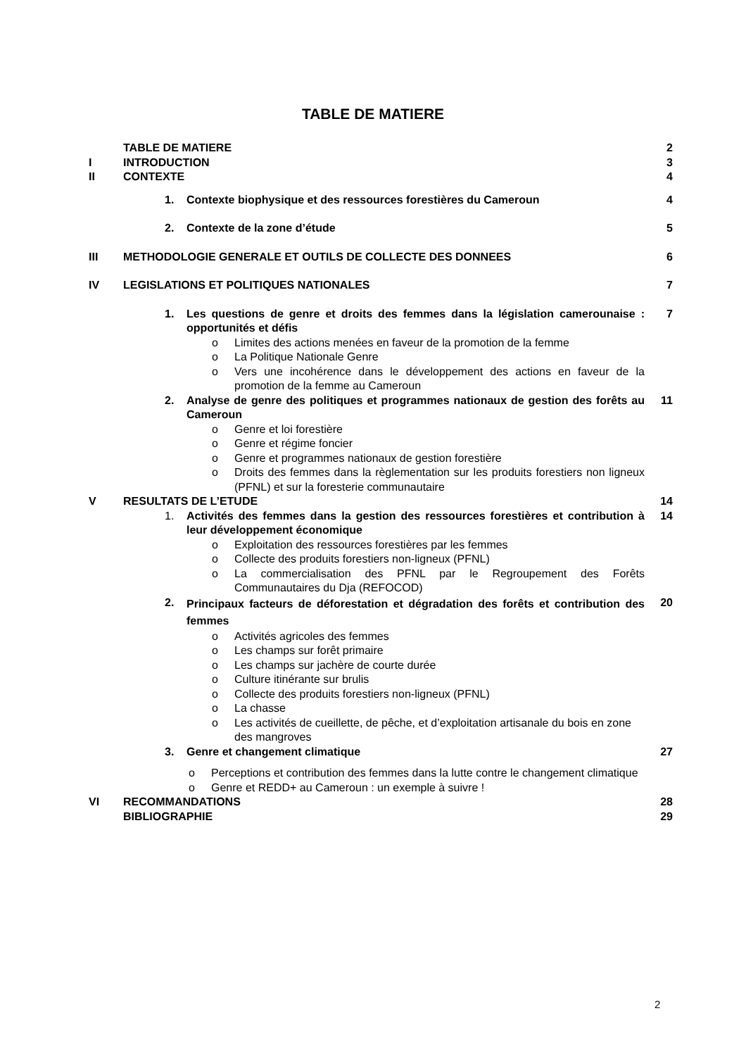TABLE DE MATIERE
TABLE DE MATIERE 2
I INTRODUCTION 3
II CONTEXTE 4
1. Contexte biophysique et des ressources forestières du Cameroun
4
2. Contexte de la zone d’étude 5
III METHODOLOGIE GENERALE ET OUTILS DE COLLECTE DES DONNEES
6
IV LEGISLATIONS ET POLITIQUES NATIONALES
7
1. Les questions de genre et droits des femmes dans la législation camerounaise : opportunités et défis
7
o Limites des actions menées en faveur de la promotion de la femme
o La Politique Nationale Genre
o Vers une incohérence dans le développement des actions en faveur de la promotion de la femme au Cameroun
2. Analyse de genre des politiques et programmes nationaux de gestion des forêts au Cameroun
11
o Genre et loi forestière
o Genre et régime foncier
o Genre et programmes nationaux de gestion forestière
o Droits des femmes dans la règlementation sur les produits forestiers non ligneux (PFNL) et sur la foresterie communautaire
V RESULTATS DE L’ETUDE 14
1. Activités des femmes dans la gestion des ressources forestières et contribution à leur développement économique
14
o Exploitation des ressources forestières par les femmes
o Collecte des produits forestiers non-ligneux (PFNL)
o La commercialisation des PFNL par le Regroupement des Forêts Communautaires du Dja (REFOCOD)
2.
Principaux facteurs de déforestation et dégradation des forêts et contribution des femmes
20
o Activités agricoles des femmes
o Les champs sur forêt primaire
o Les champs sur jachère de courte durée
o Culture itinérante sur brulis
o Collecte des produits forestiers non-ligneux (PFNL)
o La chasse
o Les activités de cueillette, de pêche, et d’exploitation artisanale du bois en zone des mangroves
3. Genre et changement climatique 27
o Perceptions et contribution des femmes dans la lutte contre le changement climatique
o Genre et REDD+ au Cameroun : un exemple à suivre !
VI RECOMMANDATIONS 28
BIBLIOGRAPHIE 29
2